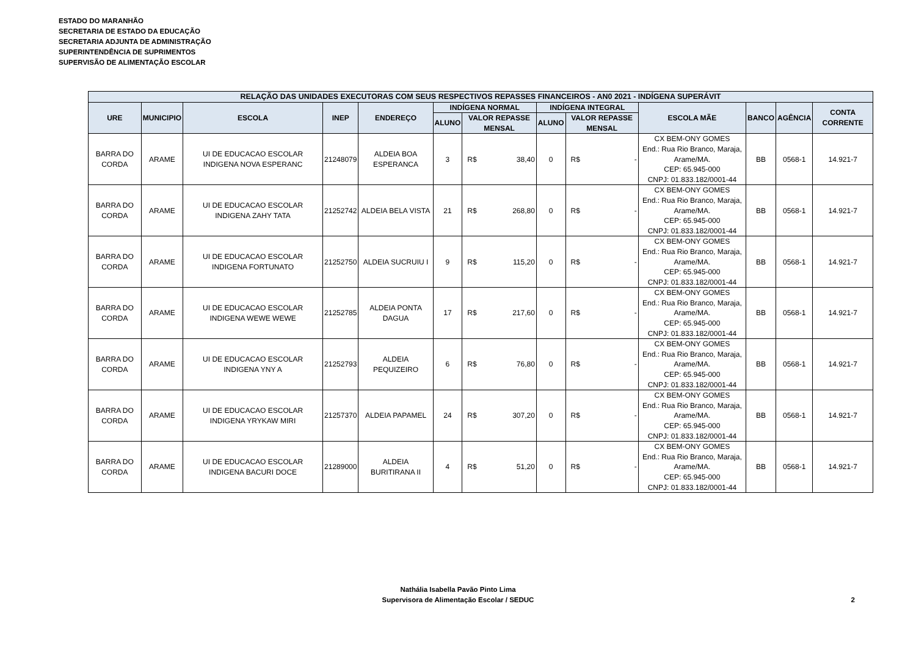ESTADO DO MARANHÃO
SECRETARIA DE ESTADO DA EDUCAÇÃO
SECRETARIA ADJUNTA DE ADMINISTRAÇÃO
SUPERINTENDÊNCIA DE SUPRIMENTOS
SUPERVISÃO DE ALIMENTAÇÃO ESCOLAR
| RELAÇÃO DAS UNIDADES EXECUTORAS COM SEUS RESPECTIVOS REPASSES FINANCEIROS - AN0 2021 - INDÍGENA SUPERÁVIT | | | | | | | | | | | | | | |
| --- | --- | --- | --- | --- | --- | --- | --- | --- | --- | --- | --- | --- | --- | --- |
| URE | MUNICIPIO | ESCOLA | INEP | ENDEREÇO | INDÍGENA NORMAL | | | INDÍGENA INTEGRAL | | | ESCOLA MÃE | BANCO | AGÊNCIA | CONTA CORRENTE |
| | | | | | ALUNO | VALOR REPASSE MENSAL | | ALUNO | VALOR REPASSE MENSAL | | | | | |
| BARRA DO CORDA | ARAME | UI DE EDUCACAO ESCOLAR INDIGENA NOVA ESPERANC | 21248079 | ALDEIA BOA ESPERANCA | 3 | R$ | 38,40 | 0 | R$ | - | CX BEM-ONY GOMES End.: Rua Rio Branco, Maraja, Arame/MA. CEP: 65.945-000 CNPJ: 01.833.182/0001-44 | BB | 0568-1 | 14.921-7 |
| BARRA DO CORDA | ARAME | UI DE EDUCACAO ESCOLAR INDIGENA ZAHY TATA | 21252742 | ALDEIA BELA VISTA | 21 | R$ | 268,80 | 0 | R$ | - | CX BEM-ONY GOMES End.: Rua Rio Branco, Maraja, Arame/MA. CEP: 65.945-000 CNPJ: 01.833.182/0001-44 | BB | 0568-1 | 14.921-7 |
| BARRA DO CORDA | ARAME | UI DE EDUCACAO ESCOLAR INDIGENA FORTUNATO | 21252750 | ALDEIA SUCRUIU I | 9 | R$ | 115,20 | 0 | R$ | - | CX BEM-ONY GOMES End.: Rua Rio Branco, Maraja, Arame/MA. CEP: 65.945-000 CNPJ: 01.833.182/0001-44 | BB | 0568-1 | 14.921-7 |
| BARRA DO CORDA | ARAME | UI DE EDUCACAO ESCOLAR INDIGENA WEWE WEWE | 21252785 | ALDEIA PONTA DAGUA | 17 | R$ | 217,60 | 0 | R$ | - | CX BEM-ONY GOMES End.: Rua Rio Branco, Maraja, Arame/MA. CEP: 65.945-000 CNPJ: 01.833.182/0001-44 | BB | 0568-1 | 14.921-7 |
| BARRA DO CORDA | ARAME | UI DE EDUCACAO ESCOLAR INDIGENA YNY A | 21252793 | ALDEIA PEQUIZEIRO | 6 | R$ | 76,80 | 0 | R$ | - | CX BEM-ONY GOMES End.: Rua Rio Branco, Maraja, Arame/MA. CEP: 65.945-000 CNPJ: 01.833.182/0001-44 | BB | 0568-1 | 14.921-7 |
| BARRA DO CORDA | ARAME | UI DE EDUCACAO ESCOLAR INDIGENA YRYKAW MIRI | 21257370 | ALDEIA PAPAMEL | 24 | R$ | 307,20 | 0 | R$ | - | CX BEM-ONY GOMES End.: Rua Rio Branco, Maraja, Arame/MA. CEP: 65.945-000 CNPJ: 01.833.182/0001-44 | BB | 0568-1 | 14.921-7 |
| BARRA DO CORDA | ARAME | UI DE EDUCACAO ESCOLAR INDIGENA BACURI DOCE | 21289000 | ALDEIA BURITIRANA II | 4 | R$ | 51,20 | 0 | R$ | - | CX BEM-ONY GOMES End.: Rua Rio Branco, Maraja, Arame/MA. CEP: 65.945-000 CNPJ: 01.833.182/0001-44 | BB | 0568-1 | 14.921-7 |
Nathália Isabella Pavão Pinto Lima
Supervisora de Alimentação Escolar / SEDUC
2